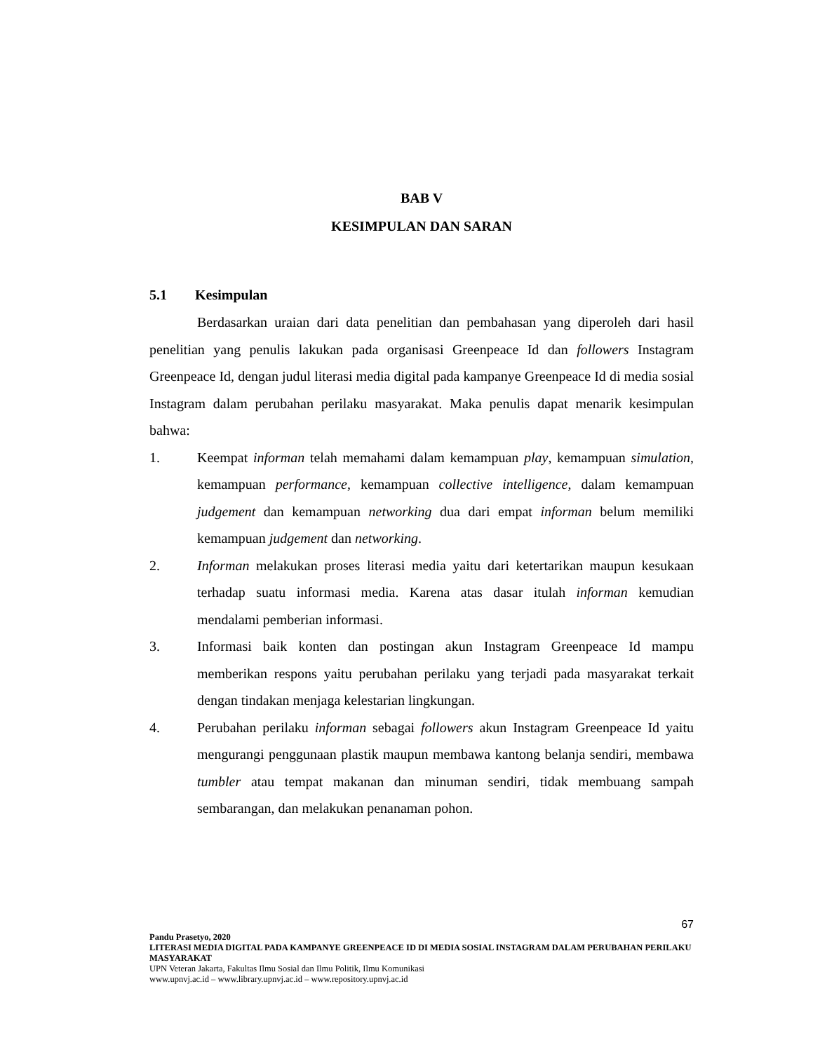BAB V
KESIMPULAN DAN SARAN
5.1 Kesimpulan
Berdasarkan uraian dari data penelitian dan pembahasan yang diperoleh dari hasil penelitian yang penulis lakukan pada organisasi Greenpeace Id dan followers Instagram Greenpeace Id, dengan judul literasi media digital pada kampanye Greenpeace Id di media sosial Instagram dalam perubahan perilaku masyarakat. Maka penulis dapat menarik kesimpulan bahwa:
1. Keempat informan telah memahami dalam kemampuan play, kemampuan simulation, kemampuan performance, kemampuan collective intelligence, dalam kemampuan judgement dan kemampuan networking dua dari empat informan belum memiliki kemampuan judgement dan networking.
2. Informan melakukan proses literasi media yaitu dari ketertarikan maupun kesukaan terhadap suatu informasi media. Karena atas dasar itulah informan kemudian mendalami pemberian informasi.
3. Informasi baik konten dan postingan akun Instagram Greenpeace Id mampu memberikan respons yaitu perubahan perilaku yang terjadi pada masyarakat terkait dengan tindakan menjaga kelestarian lingkungan.
4. Perubahan perilaku informan sebagai followers akun Instagram Greenpeace Id yaitu mengurangi penggunaan plastik maupun membawa kantong belanja sendiri, membawa tumbler atau tempat makanan dan minuman sendiri, tidak membuang sampah sembarangan, dan melakukan penanaman pohon.
67
Pandu Prasetyo, 2020
LITERASI MEDIA DIGITAL PADA KAMPANYE GREENPEACE ID DI MEDIA SOSIAL INSTAGRAM DALAM PERUBAHAN PERILAKU MASYARAKAT
UPN Veteran Jakarta, Fakultas Ilmu Sosial dan Ilmu Politik, Ilmu Komunikasi
www.upnvj.ac.id – www.library.upnvj.ac.id – www.repository.upnvj.ac.id